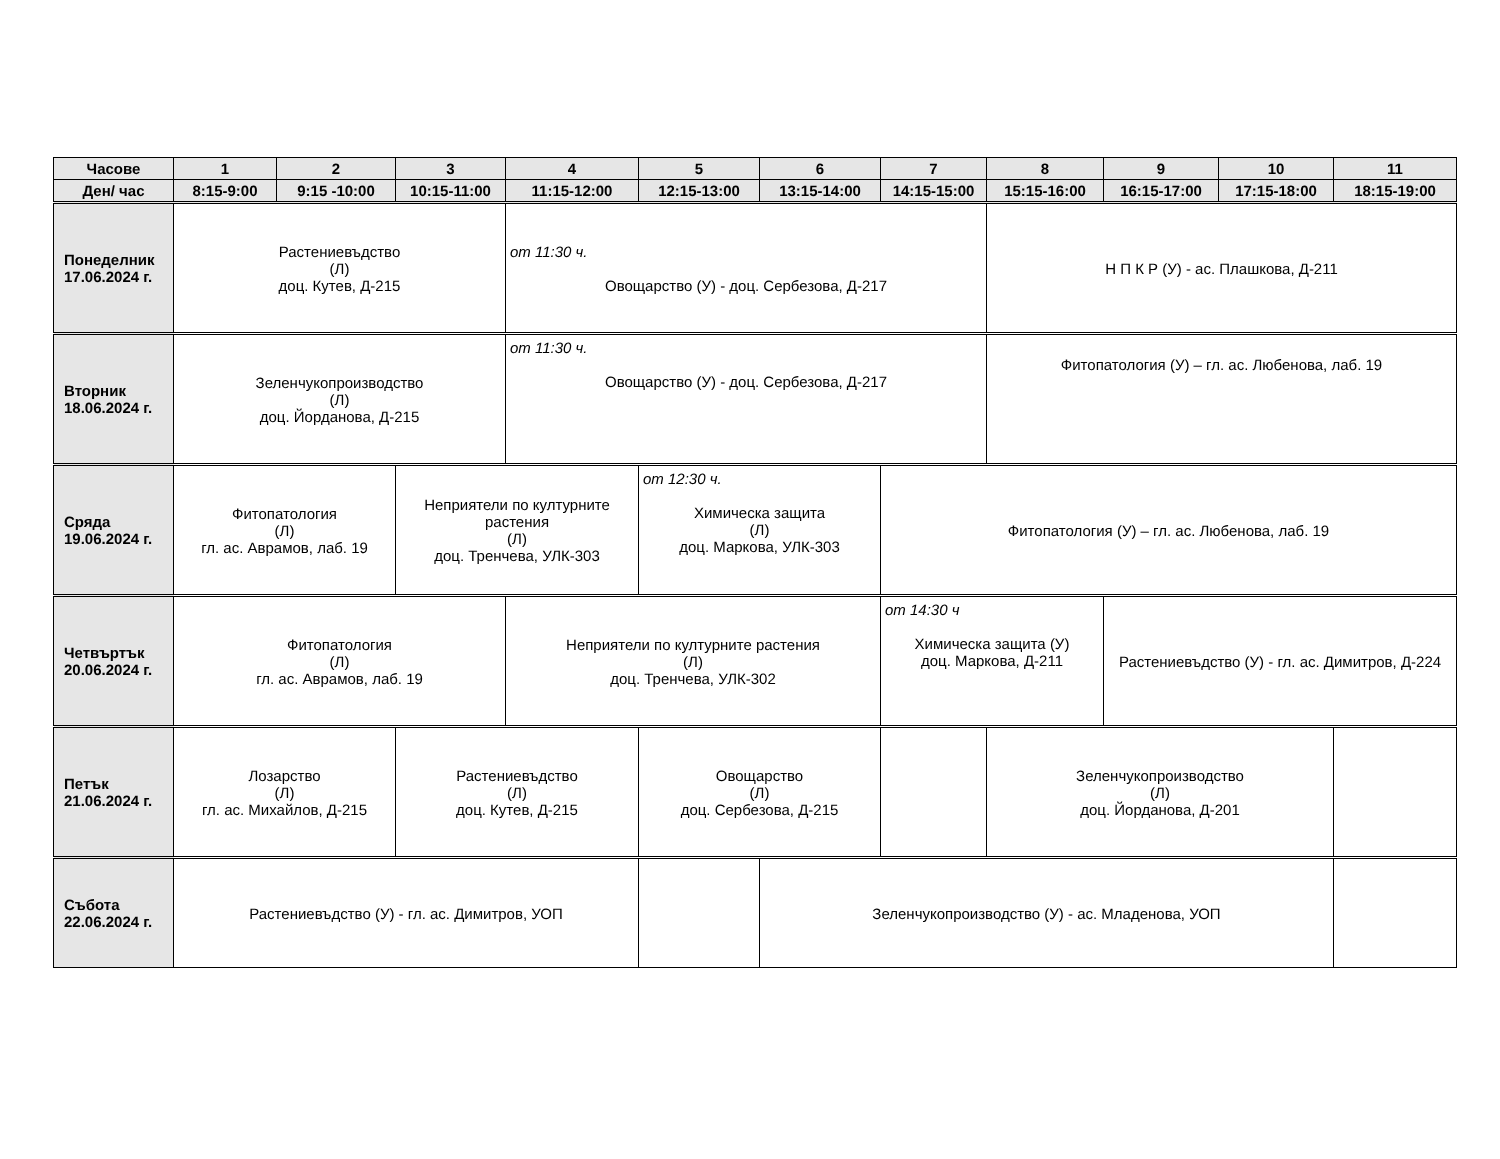| Часове | 1 | 2 | 3 | 4 | 5 | 6 | 7 | 8 | 9 | 10 | 11 |
| --- | --- | --- | --- | --- | --- | --- | --- | --- | --- | --- | --- |
| Ден/ час | 8:15-9:00 | 9:15 -10:00 | 10:15-11:00 | 11:15-12:00 | 12:15-13:00 | 13:15-14:00 | 14:15-15:00 | 15:15-16:00 | 16:15-17:00 | 17:15-18:00 | 18:15-19:00 |
| Понеделник 17.06.2024 г. | Растениевъдство (Л) доц. Кутев, Д-215 | | | от 11:30 ч. Овощарство (У) - доц. Сербезова, Д-217 | | | | Н П К Р (У) - ас. Плашкова, Д-211 | | | |
| Вторник 18.06.2024 г. | Зеленчукопроизводство (Л) доц. Йорданова, Д-215 | | | от 11:30 ч. Овощарство (У) - доц. Сербезова, Д-217 | | | | Фитопатология (У) – гл. ас. Любенова, лаб. 19 | | | |
| Сряда 19.06.2024 г. | Фитопатология (Л) гл. ас. Аврамов, лаб. 19 | | Неприятели по културните растения (Л) доц. Тренчева, УЛК-303 | | от 12:30 ч. Химическа защита (Л) доц. Маркова, УЛК-303 | | Фитопатология (У) – гл. ас. Любенова, лаб. 19 | | | | |
| Четвъртък 20.06.2024 г. | Фитопатология (Л) гл. ас. Аврамов, лаб. 19 | | | Неприятели по културните растения (Л) доц. Тренчева, УЛК-302 | | | от 14:30 ч Химическа защита (У) доц. Маркова, Д-211 | | Растениевъдство (У) - гл. ас. Димитров, Д-224 | | |
| Петък 21.06.2024 г. | Лозарство (Л) гл. ас. Михайлов, Д-215 | | Растениевъдство (Л) доц. Кутев, Д-215 | | Овощарство (Л) доц. Сербезова, Д-215 | | | Зеленчукопроизводство (Л) доц. Йорданова, Д-201 | | | |
| Събота 22.06.2024 г. | Растениевъдство (У) - гл. ас. Димитров, УОП | | | | | Зеленчукопроизводство (У) - ас. Младенова, УОП | | | | | |